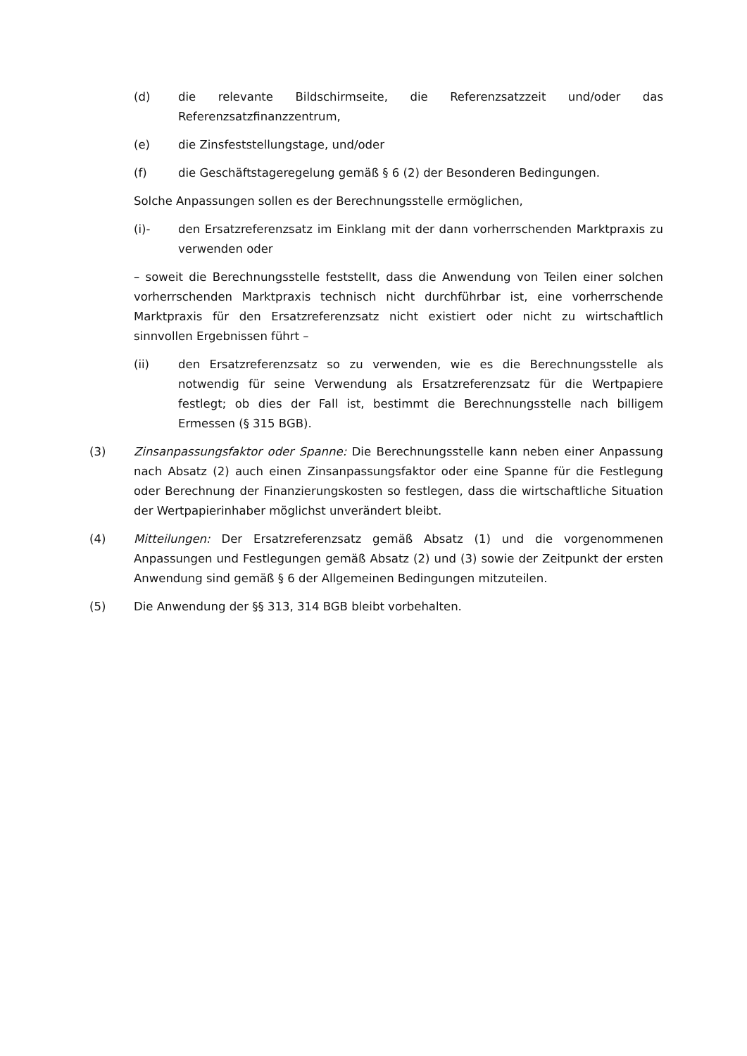(d) die relevante Bildschirmseite, die Referenzsatzzeit und/oder das Referenzsatzfinanzzentrum,
(e) die Zinsfeststellungstage, und/oder
(f) die Geschäftstageregelung gemäß § 6 (2) der Besonderen Bedingungen.
Solche Anpassungen sollen es der Berechnungsstelle ermöglichen,
(i)- den Ersatzreferenzsatz im Einklang mit der dann vorherrschenden Marktpraxis zu verwenden oder
– soweit die Berechnungsstelle feststellt, dass die Anwendung von Teilen einer solchen vorherrschenden Marktpraxis technisch nicht durchführbar ist, eine vorherrschende Marktpraxis für den Ersatzreferenzsatz nicht existiert oder nicht zu wirtschaftlich sinnvollen Ergebnissen führt –
(ii) den Ersatzreferenzsatz so zu verwenden, wie es die Berechnungsstelle als notwendig für seine Verwendung als Ersatzreferenzsatz für die Wertpapiere festlegt; ob dies der Fall ist, bestimmt die Berechnungsstelle nach billigem Ermessen (§ 315 BGB).
(3) Zinsanpassungsfaktor oder Spanne: Die Berechnungsstelle kann neben einer Anpassung nach Absatz (2) auch einen Zinsanpassungsfaktor oder eine Spanne für die Festlegung oder Berechnung der Finanzierungskosten so festlegen, dass die wirtschaftliche Situation der Wertpapierinhaber möglichst unverändert bleibt.
(4) Mitteilungen: Der Ersatzreferenzsatz gemäß Absatz (1) und die vorgenommenen Anpassungen und Festlegungen gemäß Absatz (2) und (3) sowie der Zeitpunkt der ersten Anwendung sind gemäß § 6 der Allgemeinen Bedingungen mitzuteilen.
(5) Die Anwendung der §§ 313, 314 BGB bleibt vorbehalten.